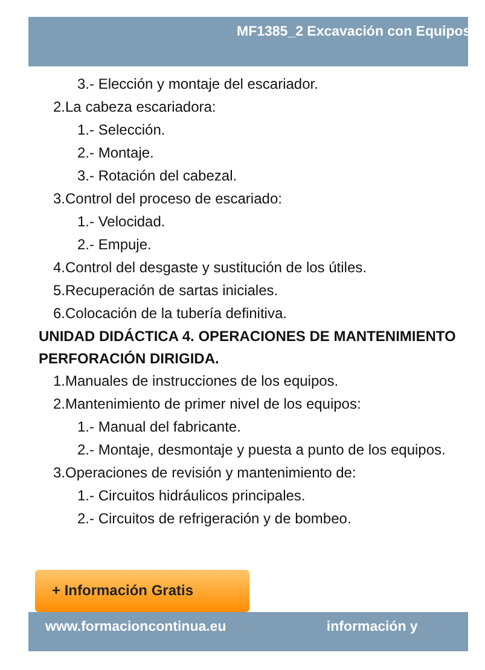MF1385_2 Excavación con Equipos
3.- Elección y montaje del escariador.
2.La cabeza escariadora:
1.- Selección.
2.- Montaje.
3.- Rotación del cabezal.
3.Control del proceso de escariado:
1.- Velocidad.
2.- Empuje.
4.Control del desgaste y sustitución de los útiles.
5.Recuperación de sartas iniciales.
6.Colocación de la tubería definitiva.
UNIDAD DIDÁCTICA 4. OPERACIONES DE MANTENIMIENTO
PERFORACIÓN DIRIGIDA.
1.Manuales de instrucciones de los equipos.
2.Mantenimiento de primer nivel de los equipos:
1.- Manual del fabricante.
2.- Montaje, desmontaje y puesta a punto de los equipos.
3.Operaciones de revisión y mantenimiento de:
1.- Circuitos hidráulicos principales.
2.- Circuitos de refrigeración y de bombeo.
+ Información Gratis
www.formacioncontinua.eu información y